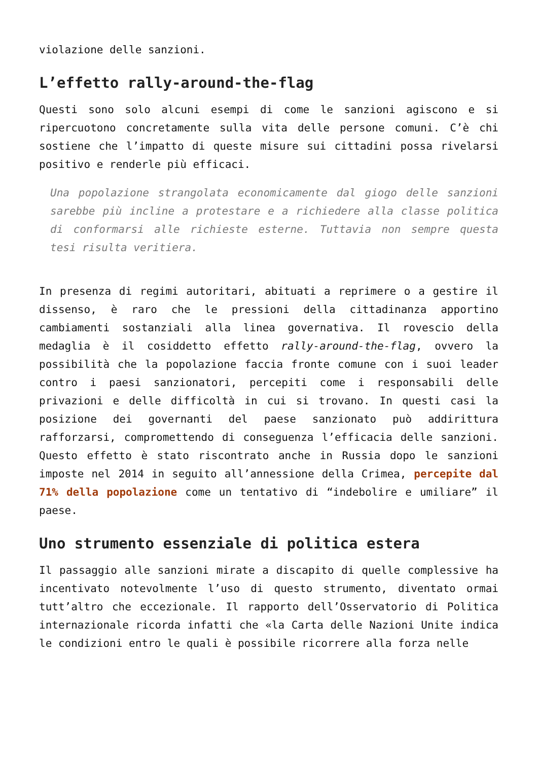violazione delle sanzioni.
L’effetto rally-around-the-flag
Questi sono solo alcuni esempi di come le sanzioni agiscono e si ripercuotono concretamente sulla vita delle persone comuni. C’è chi sostiene che l’impatto di queste misure sui cittadini possa rivelarsi positivo e renderle più efficaci.
Una popolazione strangolata economicamente dal giogo delle sanzioni sarebbe più incline a protestare e a richiedere alla classe politica di conformarsi alle richieste esterne. Tuttavia non sempre questa tesi risulta veritiera.
In presenza di regimi autoritari, abituati a reprimere o a gestire il dissenso, è raro che le pressioni della cittadinanza apportino cambiamenti sostanziali alla linea governativa. Il rovescio della medaglia è il cosiddetto effetto rally-around-the-flag, ovvero la possibilità che la popolazione faccia fronte comune con i suoi leader contro i paesi sanzionatori, percepiti come i responsabili delle privazioni e delle difficoltà in cui si trovano. In questi casi la posizione dei governanti del paese sanzionato può addirittura rafforzarsi, compromettendo di conseguenza l’efficacia delle sanzioni. Questo effetto è stato riscontrato anche in Russia dopo le sanzioni imposte nel 2014 in seguito all’annessione della Crimea, percepite dal 71% della popolazione come un tentativo di “indebolire e umiliare” il paese.
Uno strumento essenziale di politica estera
Il passaggio alle sanzioni mirate a discapito di quelle complessive ha incentivato notevolmente l’uso di questo strumento, diventato ormai tutt’altro che eccezionale. Il rapporto dell’Osservatorio di Politica internazionale ricorda infatti che «la Carta delle Nazioni Unite indica le condizioni entro le quali è possibile ricorrere alla forza nelle